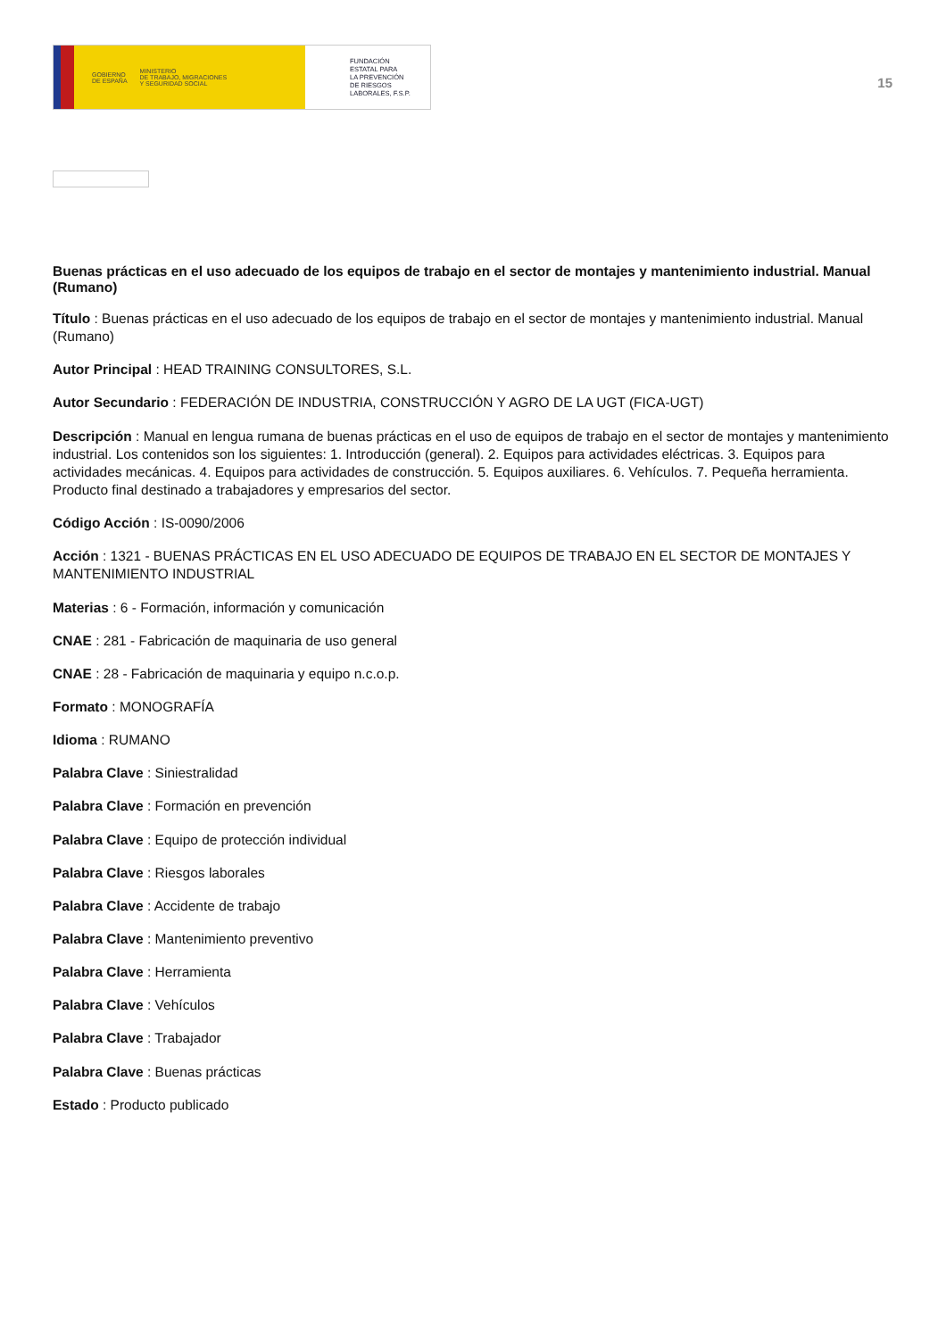GOBIERNO
DE ESPAÑA MINISTERIO
DE TRABAJO, MIGRACIONES
Y SEGURIDAD SOCIAL
FUNDACIÓN
ESTATAL PARA
LA PREVENCIÓN
DE RIESGOS
LABORALES, F.S.P.
15
Buenas prácticas en el uso adecuado de los equipos de trabajo en el sector de montajes y mantenimiento industrial. Manual (Rumano)
Título : Buenas prácticas en el uso adecuado de los equipos de trabajo en el sector de montajes y mantenimiento industrial. Manual (Rumano)
Autor Principal : HEAD TRAINING CONSULTORES, S.L.
Autor Secundario : FEDERACIÓN DE INDUSTRIA, CONSTRUCCIÓN Y AGRO DE LA UGT (FICA-UGT)
Descripción : Manual en lengua rumana de buenas prácticas en el uso de equipos de trabajo en el sector de montajes y mantenimiento industrial. Los contenidos son los siguientes: 1. Introducción (general). 2. Equipos para actividades eléctricas. 3. Equipos para actividades mecánicas. 4. Equipos para actividades de construcción. 5. Equipos auxiliares. 6. Vehículos. 7. Pequeña herramienta. Producto final destinado a trabajadores y empresarios del sector.
Código Acción : IS-0090/2006
Acción : 1321 - BUENAS PRÁCTICAS EN EL USO ADECUADO DE EQUIPOS DE TRABAJO EN EL SECTOR DE MONTAJES Y MANTENIMIENTO INDUSTRIAL
Materias : 6 - Formación, información y comunicación
CNAE : 281 - Fabricación de maquinaria de uso general
CNAE : 28 - Fabricación de maquinaria y equipo n.c.o.p.
Formato : MONOGRAFÍA
Idioma : RUMANO
Palabra Clave : Siniestralidad
Palabra Clave : Formación en prevención
Palabra Clave : Equipo de protección individual
Palabra Clave : Riesgos laborales
Palabra Clave : Accidente de trabajo
Palabra Clave : Mantenimiento preventivo
Palabra Clave : Herramienta
Palabra Clave : Vehículos
Palabra Clave : Trabajador
Palabra Clave : Buenas prácticas
Estado : Producto publicado